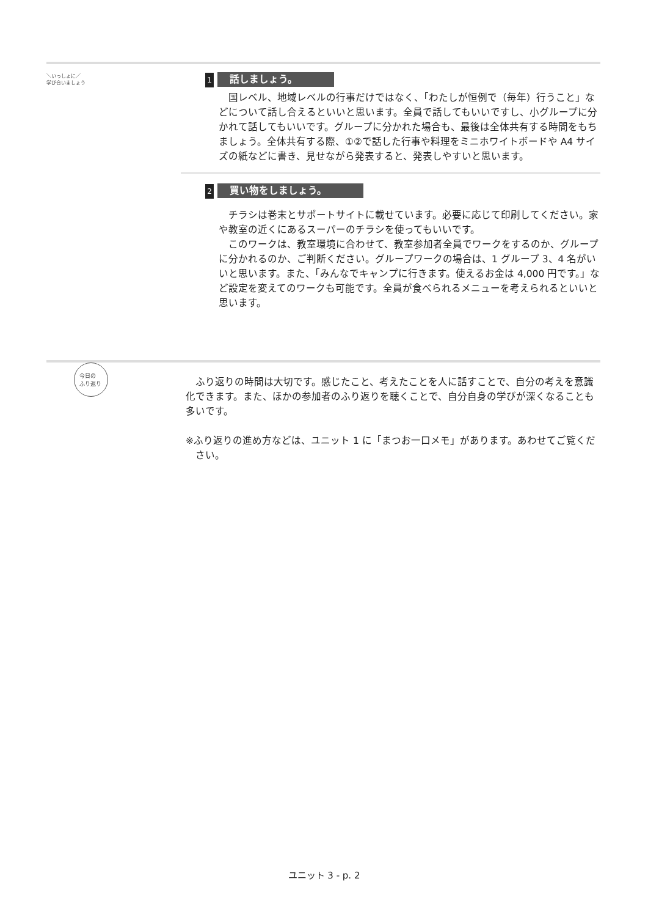＼いっしょに／
学び合いましょう
1 話しましょう。
国レベル、地域レベルの行事だけではなく、「わたしが恒例で（毎年）行うこと」などについて話し合えるといいと思います。全員で話してもいいですし、小グループに分かれて話してもいいです。グループに分かれた場合も、最後は全体共有する時間をもちましょう。全体共有する際、①②で話した行事や料理をミニホワイトボードや A4 サイズの紙などに書き、見せながら発表すると、発表しやすいと思います。
2 買い物をしましょう。
チラシは巻末とサポートサイトに載せています。必要に応じて印刷してください。家や教室の近くにあるスーパーのチラシを使ってもいいです。
このワークは、教室環境に合わせて、教室参加者全員でワークをするのか、グループに分かれるのか、ご判断ください。グループワークの場合は、1 グループ 3、4 名がいいと思います。また、「みんなでキャンプに行きます。使えるお金は 4,000 円です。」など設定を変えてのワークも可能です。全員が食べられるメニューを考えられるといいと思います。
今日の
ふり返り
ふり返りの時間は大切です。感じたこと、考えたことを人に話すことで、自分の考えを意識化できます。また、ほかの参加者のふり返りを聴くことで、自分自身の学びが深くなることも多いです。
※ふり返りの進め方などは、ユニット 1 に「まつお一口メモ」があります。あわせてご覧ください。
ユニット 3 - p. 2